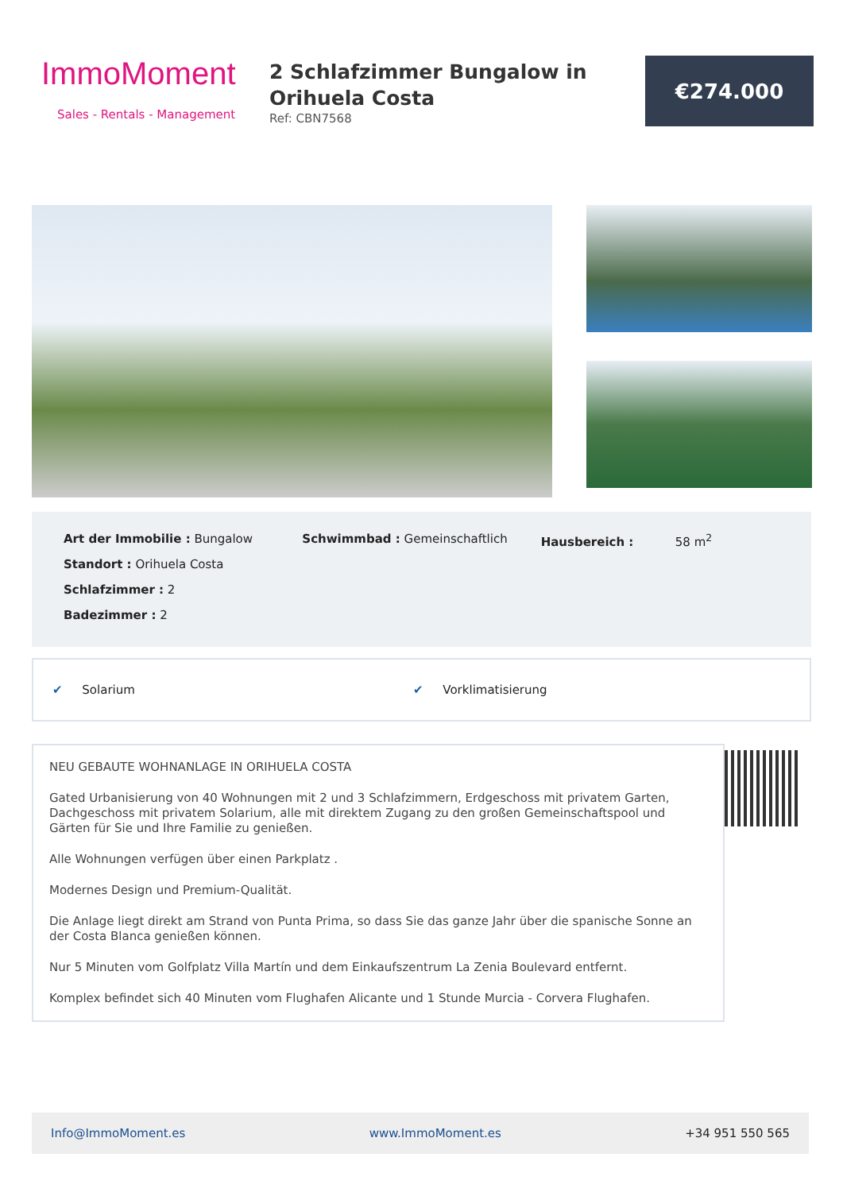ImmoMoment
Sales - Rentals - Management
2 Schlafzimmer Bungalow in Orihuela Costa
Ref: CBN7568
€274.000
Art der Immobilie : Bungalow
Standort : Orihuela Costa
Schlafzimmer : 2
Badezimmer : 2
Schwimmbad : Gemeinschaftlich Hausbereich : 58 m<sup>2</sup>
✔ Solarium ✔ Vorklimatisierung
NEU GEBAUTE WOHNANLAGE IN ORIHUELA COSTA
Gated Urbanisierung von 40 Wohnungen mit 2 und 3 Schlafzimmern, Erdgeschoss mit privatem Garten, Dachgeschoss mit privatem Solarium, alle mit direktem Zugang zu den großen Gemeinschaftspool und Gärten für Sie und Ihre Familie zu genießen.
Alle Wohnungen verfügen über einen Parkplatz .
Modernes Design und Premium-Qualität.
Die Anlage liegt direkt am Strand von Punta Prima, so dass Sie das ganze Jahr über die spanische Sonne an der Costa Blanca genießen können.
Nur 5 Minuten vom Golfplatz Villa Martín und dem Einkaufszentrum La Zenia Boulevard entfernt.
Komplex befindet sich 40 Minuten vom Flughafen Alicante und 1 Stunde Murcia - Corvera Flughafen.
Info@ImmoMoment.es www.ImmoMoment.es +34 951 550 565